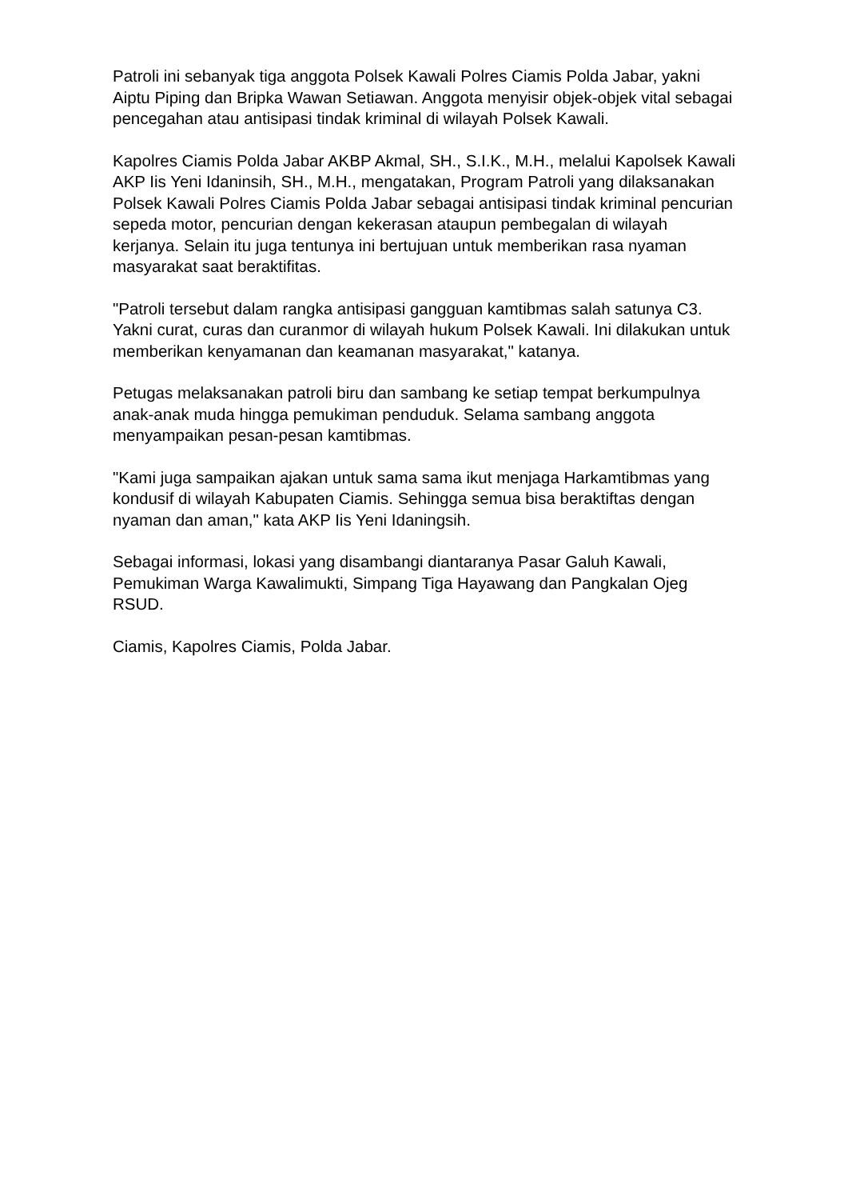Patroli ini sebanyak tiga anggota Polsek Kawali Polres Ciamis Polda Jabar, yakni Aiptu Piping dan Bripka Wawan Setiawan. Anggota menyisir objek-objek vital sebagai pencegahan atau antisipasi tindak kriminal di wilayah Polsek Kawali.
Kapolres Ciamis Polda Jabar AKBP Akmal, SH., S.I.K., M.H., melalui Kapolsek Kawali AKP Iis Yeni Idaninsih, SH., M.H., mengatakan, Program Patroli yang dilaksanakan Polsek Kawali Polres Ciamis Polda Jabar sebagai antisipasi tindak kriminal pencurian sepeda motor, pencurian dengan kekerasan ataupun pembegalan di wilayah kerjanya. Selain itu juga tentunya ini bertujuan untuk memberikan rasa nyaman masyarakat saat beraktifitas.
"Patroli tersebut dalam rangka antisipasi gangguan kamtibmas salah satunya C3. Yakni curat, curas dan curanmor di wilayah hukum Polsek Kawali. Ini dilakukan untuk memberikan kenyamanan dan keamanan masyarakat," katanya.
Petugas melaksanakan patroli biru dan sambang ke setiap tempat berkumpulnya anak-anak muda hingga pemukiman penduduk. Selama sambang anggota menyampaikan pesan-pesan kamtibmas.
"Kami juga sampaikan ajakan untuk sama sama ikut menjaga Harkamtibmas yang kondusif di wilayah Kabupaten Ciamis. Sehingga semua bisa beraktiftas dengan nyaman dan aman," kata AKP Iis Yeni Idaningsih.
Sebagai informasi, lokasi yang disambangi diantaranya Pasar Galuh Kawali, Pemukiman Warga Kawalimukti, Simpang Tiga Hayawang dan Pangkalan Ojeg RSUD.
Ciamis, Kapolres Ciamis, Polda Jabar.